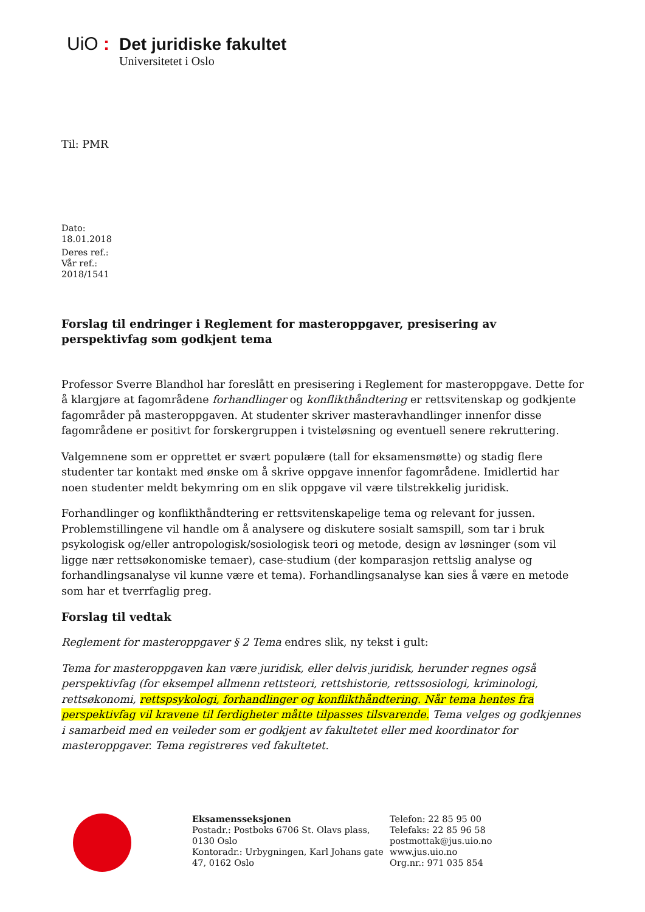UiO: Det juridiske fakultet
Universitetet i Oslo
Til: PMR
Dato:
18.01.2018
Deres ref.:
Vår ref.:
2018/1541
Forslag til endringer i Reglement for masteroppgaver, presisering av perspektivfag som godkjent tema
Professor Sverre Blandhol har foreslått en presisering i Reglement for masteroppgave. Dette for å klargjøre at fagområdene forhandlinger og konflikthåndtering er rettsvitenskap og godkjente fagområder på masteroppgaven. At studenter skriver masteravhandlinger innenfor disse fagområdene er positivt for forskergruppen i tvisteløsning og eventuell senere rekruttering.
Valgemnene som er opprettet er svært populære (tall for eksamensmøtte) og stadig flere studenter tar kontakt med ønske om å skrive oppgave innenfor fagområdene. Imidlertid har noen studenter meldt bekymring om en slik oppgave vil være tilstrekkelig juridisk.
Forhandlinger og konflikthåndtering er rettsvitenskapelige tema og relevant for jussen. Problemstillingene vil handle om å analysere og diskutere sosialt samspill, som tar i bruk psykologisk og/eller antropologisk/sosiologisk teori og metode, design av løsninger (som vil ligge nær rettsøkonomiske temaer), case-studium (der komparasjon rettslig analyse og forhandlingsanalyse vil kunne være et tema). Forhandlingsanalyse kan sies å være en metode som har et tverrfaglig preg.
Forslag til vedtak
Reglement for masteroppgaver § 2 Tema endres slik, ny tekst i gult:
Tema for masteroppgaven kan være juridisk, eller delvis juridisk, herunder regnes også perspektivfag (for eksempel allmenn rettsteori, rettshistorie, rettssosiologi, kriminologi, rettsøkonomi, rettspsykologi, forhandlinger og konflikthåndtering. Når tema hentes fra perspektivfag vil kravene til ferdigheter måtte tilpasses tilsvarende. Tema velges og godkjennes i samarbeid med en veileder som er godkjent av fakultetet eller med koordinator for masteroppgaver. Tema registreres ved fakultetet.
Eksamensseksjonen
Postadr.: Postboks 6706 St. Olavs plass, 0130 Oslo
Kontoradr.: Urbygningen, Karl Johans gate 47, 0162 Oslo
Telefon: 22 85 95 00
Telefaks: 22 85 96 58
postmottak@jus.uio.no
www.jus.uio.no
Org.nr.: 971 035 854